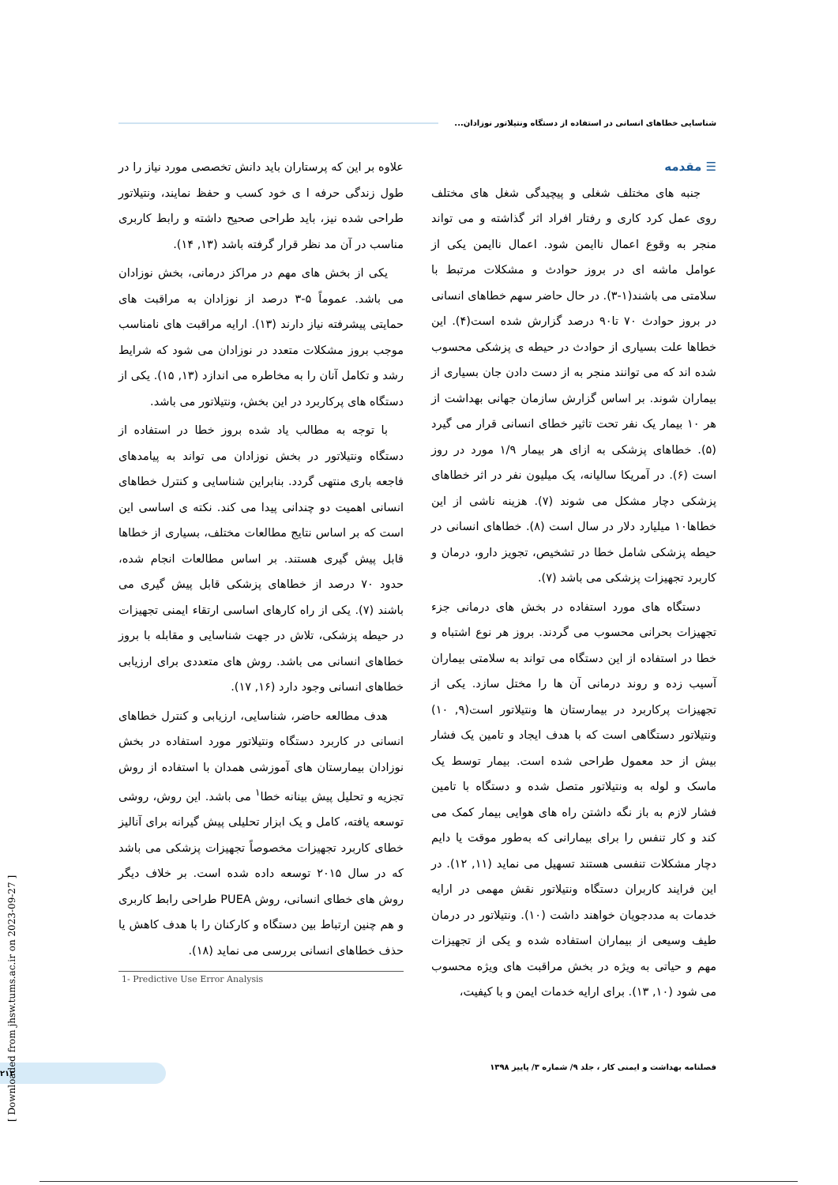شناسایی خطاهای انسانی در استفاده از دستگاه ونتیلاتور نوزادان...
☰ مقدمه
جنبه های مختلف شغلی و پیچیدگی شغل های مختلف روی عمل کرد کاری و رفتار افراد اثر گذاشته و می تواند منجر به وقوع اعمال ناایمن شود. اعمال ناایمن یکی از عوامل ماشه ای در بروز حوادث و مشکلات مرتبط با سلامتی می باشند(۱-۳). در حال حاضر سهم خطاهای انسانی در بروز حوادث ۷۰ تا۹۰ درصد گزارش شده است(۴). این خطاها علت بسیاری از حوادث در حیطه ی پزشکی محسوب شده اند که می توانند منجر به از دست دادن جان بسیاری از بیماران شوند. بر اساس گزارش سازمان جهانی بهداشت از هر ۱۰ بیمار یک نفر تحت تاثیر خطای انسانی قرار می گیرد (۵). خطاهای پزشکی به ازای هر بیمار ۱/۹ مورد در روز است (۶). در آمریکا سالیانه، یک میلیون نفر در اثر خطاهای پزشکی دچار مشکل می شوند (۷). هزینه ناشی از این خطاها۱۰ میلیارد دلار در سال است (۸). خطاهای انسانی در حیطه پزشکی شامل خطا در تشخیص، تجویز دارو، درمان و کاربرد تجهیزات پزشکی می باشد (۷).
دستگاه های مورد استفاده در بخش های درمانی جزء تجهیزات بحرانی محسوب می گردند. بروز هر نوع اشتباه و خطا در استفاده از این دستگاه می تواند به سلامتی بیماران آسیب زده و روند درمانی آن ها را مختل سازد. یکی از تجهیزات پرکاربرد در بیمارستان ها ونتیلاتور است(۹, ۱۰) ونتیلاتور دستگاهی است که با هدف ایجاد و تامین یک فشار بیش از حد معمول طراحی شده است. بیمار توسط یک ماسک و لوله به ونتیلاتور متصل شده و دستگاه با تامین فشار لازم به باز نگه داشتن راه های هوایی بیمار کمک می کند و کار تنفس را برای بیمارانی که به‌طور موقت یا دایم دچار مشکلات تنفسی هستند تسهیل می نماید (۱۱, ۱۲). در این فرایند کاربران دستگاه ونتیلاتور نقش مهمی در ارایه خدمات به مددجویان خواهند داشت (۱۰). ونتیلاتور در درمان طیف وسیعی از بیماران استفاده شده و یکی از تجهیزات مهم و حیاتی به ویژه در بخش مراقبت های ویژه محسوب می شود (۱۰, ۱۳). برای ارایه خدمات ایمن و با کیفیت،
علاوه بر این که پرستاران باید دانش تخصصی مورد نیاز را در طول زندگی حرفه ا ی خود کسب و حفظ نمایند، ونتیلاتور طراحی شده نیز، باید طراحی صحیح داشته و رابط کاربری مناسب در آن مد نظر قرار گرفته باشد (۱۳, ۱۴).
یکی از بخش های مهم در مراکز درمانی، بخش نوزادان می باشد. عموماً ۵-۳ درصد از نوزادان به مراقبت های حمایتی پیشرفته نیاز دارند (۱۳). ارایه مراقبت های نامناسب موجب بروز مشکلات متعدد در نوزادان می شود که شرایط رشد و تکامل آنان را به مخاطره می اندازد (۱۳, ۱۵). یکی از دستگاه های پرکاربرد در این بخش، ونتیلاتور می باشد.
با توجه به مطالب یاد شده بروز خطا در استفاده از دستگاه ونتیلاتور در بخش نوزادان می تواند به پیامدهای فاجعه باری منتهی گردد. بنابراین شناسایی و کنترل خطاهای انسانی اهمیت دو چندانی پیدا می کند. نکته ی اساسی این است که بر اساس نتایج مطالعات مختلف، بسیاری از خطاها قابل پیش گیری هستند. بر اساس مطالعات انجام شده، حدود ۷۰ درصد از خطاهای پزشکی قابل پیش گیری می باشند (۷). یکی از راه کارهای اساسی ارتقاء ایمنی تجهیزات در حیطه پزشکی، تلاش در جهت شناسایی و مقابله با بروز خطاهای انسانی می باشد. روش های متعددی برای ارزیابی خطاهای انسانی وجود دارد (۱۶, ۱۷).
هدف مطالعه حاضر، شناسایی، ارزیابی و کنترل خطاهای انسانی در کاربرد دستگاه ونتیلاتور مورد استفاده در بخش نوزادان بیمارستان های آموزشی همدان با استفاده از روش تجزیه و تحلیل پیش بینانه خطا<sup>۱</sup> می باشد. این روش، روشی توسعه یافته، کامل و یک ابزار تحلیلی پیش گیرانه برای آنالیز خطای کاربرد تجهیزات مخصوصاً تجهیزات پزشکی می باشد که در سال ۲۰۱۵ توسعه داده شده است. بر خلاف دیگر روش های خطای انسانی، روش PUEA طراحی رابط کاربری و هم چنین ارتباط بین دستگاه و کارکنان را با هدف کاهش یا حذف خطاهای انسانی بررسی می نماید (۱۸).
1- Predictive Use Error Analysis
فصلنامه بهداشت و ایمنی کار ، جلد ۹/ شماره ۳/ پاییز ۱۳۹۸ ۲۱۳
[ Downloaded from jhsw.tums.ac.ir on 2023-09-27 ]